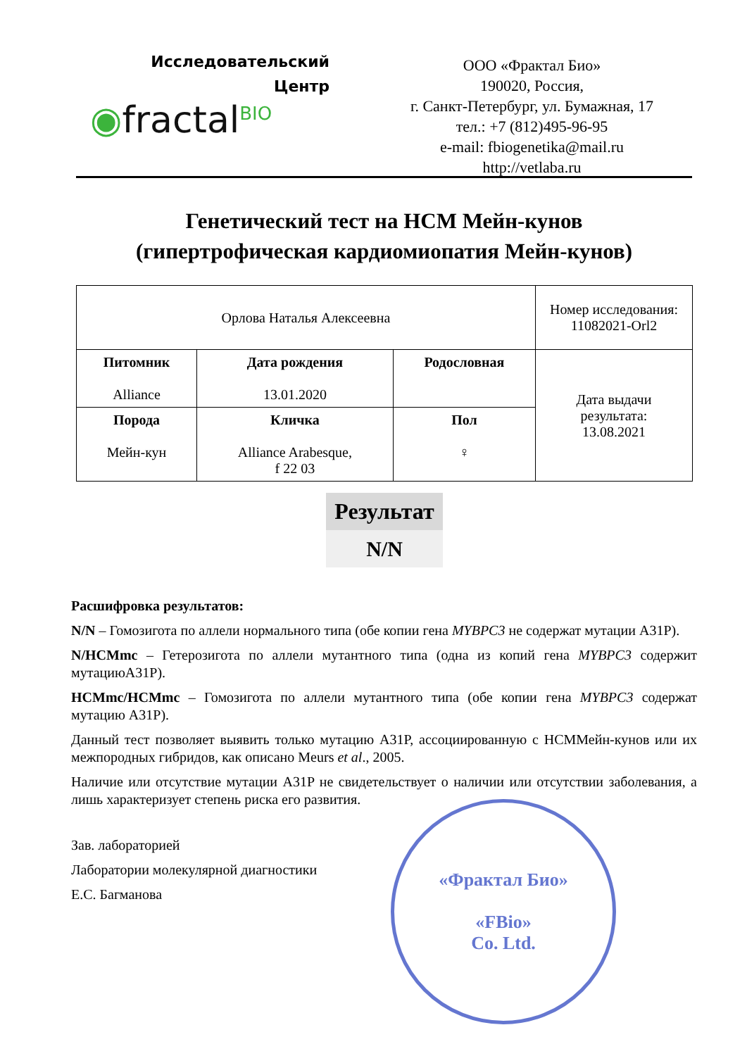Исследовательский
Центр
◉fractal<sup>BIO</sup>
ООО «Фрактал Био»
190020, Россия,
г. Санкт-Петербург, ул. Бумажная, 17
тел.: +7 (812)495-96-95
e-mail: fbiogenetika@mail.ru
http://vetlaba.ru
Генетический тест на НСМ Мейн-кунов
(гипертрофическая кардиомиопатия Мейн-кунов)
| Орлова Наталья Алексеевна | | | Номер исследования: 11082021-Orl2 |
| Питомник Alliance | Дата рождения 13.01.2020 | Родословная | Дата выдачи результата: 13.08.2021 |
| Порода Мейн-кун | Кличка Alliance Arabesque, f 22 03 | Пол ♀ | |
Результат
N/N
Расшифровка результатов:
N/N – Гомозигота по аллели нормального типа (обе копии гена MYBPC3 не содержат мутации A31P).
N/HCMmc – Гетерозигота по аллели мутантного типа (одна из копий гена MYBPC3 содержит мутациюA31P).
HCMmc/HCMmc – Гомозигота по аллели мутантного типа (обе копии гена MYBPC3 содержат мутацию A31P).
Данный тест позволяет выявить только мутацию A31P, ассоциированную с HCMМейн-кунов или их межпородных гибридов, как описано Meurs et al., 2005.
Наличие или отсутствие мутации A31P не свидетельствует о наличии или отсутствии заболевания, а лишь характеризует степень риска его развития.
Зав. лабораторией
Лаборатории молекулярной диагностики
Е.С. Багманова
«Фрактал Био»
«FBio»
Co. Ltd.